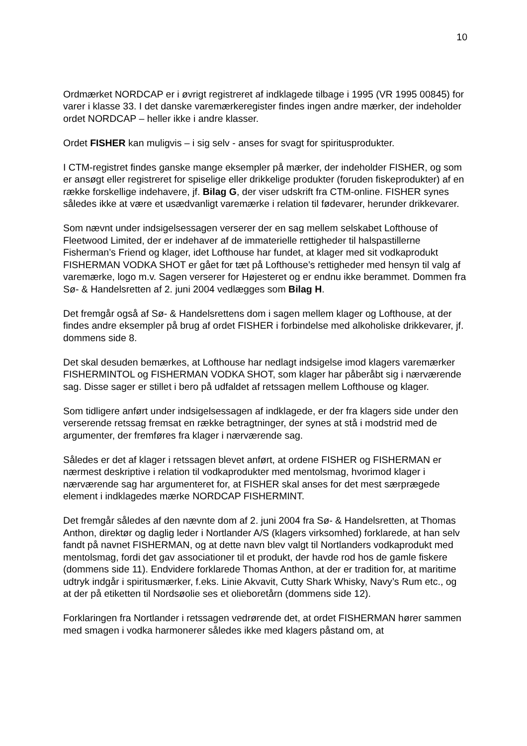10
Ordmærket NORDCAP er i øvrigt registreret af indklagede tilbage i 1995 (VR 1995 00845) for varer i klasse 33. I det danske varemærkeregister findes ingen andre mærker, der indeholder ordet NORDCAP – heller ikke i andre klasser.
Ordet FISHER kan muligvis – i sig selv - anses for svagt for spiritusprodukter.
I CTM-registret findes ganske mange eksempler på mærker, der indeholder FISHER, og som er ansøgt eller registreret for spiselige eller drikkelige produkter (foruden fiskeprodukter) af en række forskellige indehavere, jf. Bilag G, der viser udskrift fra CTM-online. FISHER synes således ikke at være et usædvanligt varemærke i relation til fødevarer, herunder drikkevarer.
Som nævnt under indsigelsessagen verserer der en sag mellem selskabet Lofthouse of Fleetwood Limited, der er indehaver af de immaterielle rettigheder til halspastillerne Fisherman’s Friend og klager, idet Lofthouse har fundet, at klager med sit vodkaprodukt FISHERMAN VODKA SHOT er gået for tæt på Lofthouse’s rettigheder med hensyn til valg af varemærke, logo m.v. Sagen verserer for Højesteret og er endnu ikke berammet. Dommen fra Sø- & Handelsretten af 2. juni 2004 vedlægges som Bilag H.
Det fremgår også af Sø- & Handelsrettens dom i sagen mellem klager og Lofthouse, at der findes andre eksempler på brug af ordet FISHER i forbindelse med alkoholiske drikkevarer, jf. dommens side 8.
Det skal desuden bemærkes, at Lofthouse har nedlagt indsigelse imod klagers varemærker FISHERMINTOL og FISHERMAN VODKA SHOT, som klager har påberåbt sig i nærværende sag. Disse sager er stillet i bero på udfaldet af retssagen mellem Lofthouse og klager.
Som tidligere anført under indsigelsessagen af indklagede, er der fra klagers side under den verserende retssag fremsat en række betragtninger, der synes at stå i modstrid med de argumenter, der fremføres fra klager i nærværende sag.
Således er det af klager i retssagen blevet anført, at ordene FISHER og FISHERMAN er nærmest deskriptive i relation til vodkaprodukter med mentolsmag, hvorimod klager i nærværende sag har argumenteret for, at FISHER skal anses for det mest særprægede element i indklagedes mærke NORDCAP FISHERMINT.
Det fremgår således af den nævnte dom af 2. juni 2004 fra Sø- & Handelsretten, at Thomas Anthon, direktør og daglig leder i Nortlander A/S (klagers virksomhed) forklarede, at han selv fandt på navnet FISHERMAN, og at dette navn blev valgt til Nortlanders vodkaprodukt med mentolsmag, fordi det gav associationer til et produkt, der havde rod hos de gamle fiskere (dommens side 11). Endvidere forklarede Thomas Anthon, at der er tradition for, at maritime udtryk indgår i spiritusmærker, f.eks. Linie Akvavit, Cutty Shark Whisky, Navy’s Rum etc., og at der på etiketten til Nordsøolie ses et olieboretårn (dommens side 12).
Forklaringen fra Nortlander i retssagen vedrørende det, at ordet FISHERMAN hører sammen med smagen i vodka harmonerer således ikke med klagers påstand om, at